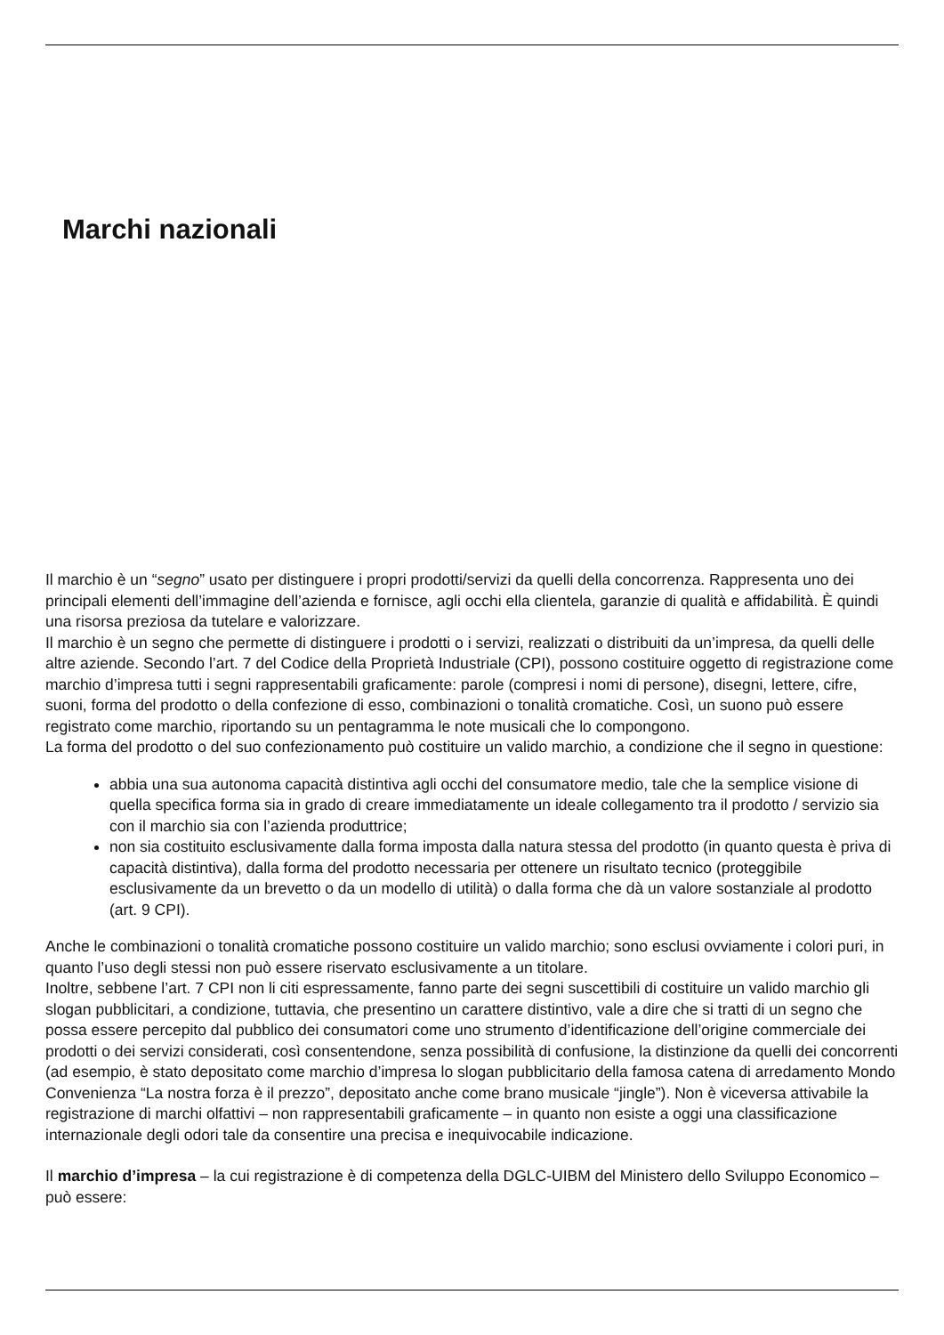Marchi nazionali
Il marchio è un “segno” usato per distinguere i propri prodotti/servizi da quelli della concorrenza. Rappresenta uno dei principali elementi dell’immagine dell’azienda e fornisce, agli occhi ella clientela, garanzie di qualità e affidabilità. È quindi una risorsa preziosa da tutelare e valorizzare.
Il marchio è un segno che permette di distinguere i prodotti o i servizi, realizzati o distribuiti da un’impresa, da quelli delle altre aziende. Secondo l’art. 7 del Codice della Proprietà Industriale (CPI), possono costituire oggetto di registrazione come marchio d’impresa tutti i segni rappresentabili graficamente: parole (compresi i nomi di persone), disegni, lettere, cifre, suoni, forma del prodotto o della confezione di esso, combinazioni o tonalità cromatiche. Così, un suono può essere registrato come marchio, riportando su un pentagramma le note musicali che lo compongono.
La forma del prodotto o del suo confezionamento può costituire un valido marchio, a condizione che il segno in questione:
abbia una sua autonoma capacità distintiva agli occhi del consumatore medio, tale che la semplice visione di quella specifica forma sia in grado di creare immediatamente un ideale collegamento tra il prodotto / servizio sia con il marchio sia con l’azienda produttrice;
non sia costituito esclusivamente dalla forma imposta dalla natura stessa del prodotto (in quanto questa è priva di capacità distintiva), dalla forma del prodotto necessaria per ottenere un risultato tecnico (proteggibile esclusivamente da un brevetto o da un modello di utilità) o dalla forma che dà un valore sostanziale al prodotto (art. 9 CPI).
Anche le combinazioni o tonalità cromatiche possono costituire un valido marchio; sono esclusi ovviamente i colori puri, in quanto l’uso degli stessi non può essere riservato esclusivamente a un titolare.
Inoltre, sebbene l’art. 7 CPI non li citi espressamente, fanno parte dei segni suscettibili di costituire un valido marchio gli slogan pubblicitari, a condizione, tuttavia, che presentino un carattere distintivo, vale a dire che si tratti di un segno che possa essere percepito dal pubblico dei consumatori come uno strumento d’identificazione dell’origine commerciale dei prodotti o dei servizi considerati, così consentendone, senza possibilità di confusione, la distinzione da quelli dei concorrenti (ad esempio, è stato depositato come marchio d’impresa lo slogan pubblicitario della famosa catena di arredamento Mondo Convenienza “La nostra forza è il prezzo”, depositato anche come brano musicale “jingle”). Non è viceversa attivabile la registrazione di marchi olfattivi – non rappresentabili graficamente – in quanto non esiste a oggi una classificazione internazionale degli odori tale da consentire una precisa e inequivocabile indicazione.
Il marchio d’impresa – la cui registrazione è di competenza della DGLC-UIBM del Ministero dello Sviluppo Economico – può essere: